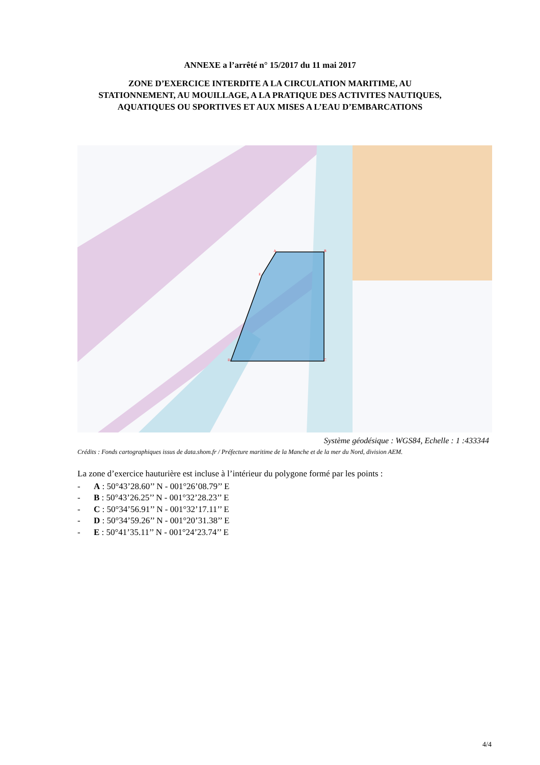ANNEXE a l’arrêté n° 15/2017 du 11 mai 2017
ZONE D’EXERCICE INTERDITE A LA CIRCULATION MARITIME, AU
STATIONNEMENT, AU MOUILLAGE, A LA PRATIQUE DES ACTIVITES NAUTIQUES,
AQUATIQUES OU SPORTIVES ET AUX MISES A L’EAU D’EMBARCATIONS
A
B
C
D
E
Système géodésique : WGS84, Echelle : 1 :433344
Crédits : Fonds cartographiques issus de data.shom.fr / Préfecture maritime de la Manche et de la mer du Nord, division AEM.
La zone d’exercice hauturière est incluse à l’intérieur du polygone formé par les points :
- A : 50°43’28.60’’ N - 001°26’08.79’’ E
- B : 50°43’26.25’’ N - 001°32’28.23’’ E
- C : 50°34’56.91’’ N - 001°32’17.11’’ E
- D : 50°34’59.26’’ N - 001°20’31.38’’ E
- E : 50°41’35.11’’ N - 001°24’23.74’’ E
4/4